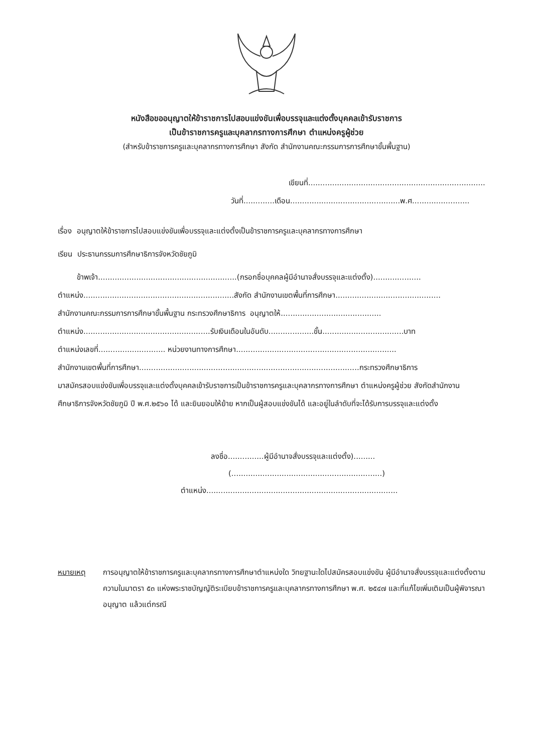หนังสือขออนุญาตให้ข้าราชการไปสอบแข่งขันเพื่อบรรจุและแต่งตั้งบุคคลเข้ารับราชการ
เป็นข้าราชการครูและบุคลากรทางการศึกษา ตำแหน่งครูผู้ช่วย
(สำหรับข้าราชการครูและบุคลากรทางการศึกษา สังกัด สำนักงานคณะกรรมการการศึกษาขั้นพื้นฐาน)
เขียนที่..........................................................................
วันที่.............เดือน..............................................พ.ศ........................
เรื่อง อนุญาตให้ข้าราชการไปสอบแข่งขันเพื่อบรรจุและแต่งตั้งเป็นข้าราชการครูและบุคลากรทางการศึกษา
เรียน ประธานกรรมการศึกษาธิการจังหวัดชัยภูมิ
ข้าพเจ้า..........................................................(กรอกชื่อบุคคลผู้มีอำนาจสั่งบรรจุและแต่งตั้ง)....................
ตำแหน่ง...............................................................สังกัด สำนักงานเขตพื้นที่การศึกษา............................................
สำนักงานคณะกรรมการการศึกษาขั้นพื้นฐาน กระทรวงศึกษาธิการ อนุญาตให้..........................................
ตำแหน่ง.....................................................รับเงินเดือนในอันดับ...................ขั้น..................................บาท
ตำแหน่งเลขที่............................ หน่วยงานทางการศึกษา...................................................................
สำนักงานเขตพื้นที่การศึกษา............................................................................................กระทรวงศึกษาธิการ
มาสมัครสอบแข่งขันเพื่อบรรจุและแต่งตั้งบุคคลเข้ารับราชการเป็นข้าราชการครูและบุคลากรทางการศึกษา ตำแหน่งครูผู้ช่วย สังกัดสำนักงานศึกษาธิการจังหวัดชัยภูมิ ปี พ.ศ.๒๕๖๐ ได้ และยินยอมให้ย้าย หากเป็นผู้สอบแข่งขันได้ และอยู่ในลำดับที่จะได้รับการบรรจุและแต่งตั้ง
ลงชื่อ...............ผู้มีอำนาจสั่งบรรจุและแต่งตั้ง).........
(...............................................................)
ตำแหน่ง................................................................................
หมายเหตุ การอนุญาตให้ข้าราชการครูและบุคลากรทางการศึกษาตำแหน่งใด วิทยฐานะใดไปสมัครสอบแข่งขัน ผู้มีอำนาจสั่งบรรจุและแต่งตั้งตามความในมาตรา ๕๓ แห่งพระราชบัญญัติระเบียบข้าราชการครูและบุคลากรทางการศึกษา พ.ศ. ๒๕๔๗ และที่แก้ไขเพิ่มเติมเป็นผู้พิจารณาอนุญาต แล้วแต่กรณี